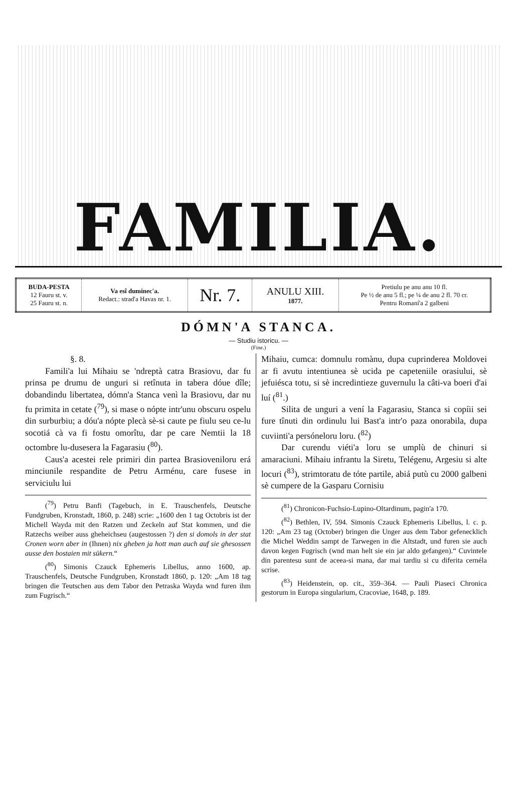FAMILIA.
| BUDA-PESTA 12 Fauru st. v. 25 Fauru st. n. | Va esî duminec'a. Redact.: strad'a Havas nr. 1. | Nr. 7. | ANULU XIII. 1877. | Pretiulu pe anu anu 10 fl. Pe ½ de anu 5 fl.; pe ¼ de anu 2 fl. 70 cr. Pentru Romaní'a 2 galbeni |
DÓMN'A STANCA.
— Studiu istoricu. —
(Fine.)
§. 8.
Famili'a lui Mihaiu se 'ndreptà catra Brasiovu, dar fu prinsa pe drumu de unguri si retînuta in tabera dóue dîle; dobandindu libertatea, dómn'a Stanca venì la Brasiovu, dar nu fu primita in cetate (<sup>79</sup>), si mase o nópte intr'unu obscuru ospelu din surburbiu; a dóu'a nópte plecà sè-si caute pe fiulu seu ce-lu socotiá cà va fi fostu omorîtu, dar pe care Nemtii la 18 octombre lu-dusesera la Fagarasiu (<sup>80</sup>).
Caus'a acestei rele primiri din partea Brasioveniloru erá minciunile respandite de Petru Arménu, care fusese in serviciulu lui
(<sup>79</sup>) Petru Banfi (Tagebuch, in E. Trauschenfels, Deutsche Fundgruben, Kronstadt, 1860, p. 248) scrie: „1600 den 1 tag Octobris ist der Michell Wayda mit den Ratzen und Zeckeln auf Stat kommen, und die Ratzechs weiber auss gheheichseu (augestossen ?) den si domols in der stat Cronen worn aber in (Ihnen) nix gheben ja hott man auch auf sie ghesossen ausse den bostaien mit sükern.“
(<sup>80</sup>) Simonis Czauck Ephemeris Libellus, anno 1600, ap. Trauschenfels, Deutsche Fundgruben, Kronstadt 1860, p. 120: „Am 18 tag bringen die Teutschen aus dem Tabor den Petraska Wayda wnd furen ihm zum Fugrisch.“
Mihaiu, cumca: domnulu romànu, dupa cuprinderea Moldovei ar fi avutu intentiunea sè ucida pe capeteniile orasiului, sè jefuiésca totu, si sè incredintieze guvernulu la câti-va boeri d'ai luí (<sup>81</sup>.)
Silita de unguri a vení la Fagarasiu, Stanca si copíii sei fure tînuti din ordinulu lui Bast'a intr'o paza onorabila, dupa cuviinti'a persóneloru loru. (<sup>82</sup>)
Dar curendu viéti'a loru se umplù de chinuri si amaraciuni. Mihaiu infrantu la Siretu, Telégenu, Argesiu si alte locuri (<sup>83</sup>), strimtoratu de tóte partile, abiá putù cu 2000 galbeni sè cumpere de la Gasparu Cornisiu
(<sup>81</sup>) Chronicon-Fuchsio-Lupino-Oltardinum, pagin'a 170.
(<sup>82</sup>) Bethlen, IV, 594. Simonis Czauck Ephemeris Libellus, l. c. p. 120: „Am 23 tag (October) bringen die Unger aus dem Tabor gefenecklich die Michel Weddin sampt de Tarwegen in die Altstadt, und furen sie auch davon kegen Fugrisch (wnd man helt sie ein jar aldo gefangen).“ Cuvintele din parentesu sunt de aceea-si mana, dar mai tardiu si cu diferita cernéla scrise.
(<sup>83</sup>) Heidenstein, op. cit., 359–364. — Pauli Piaseci Chronica gestorum in Europa singularium, Cracoviae, 1648, p. 189.